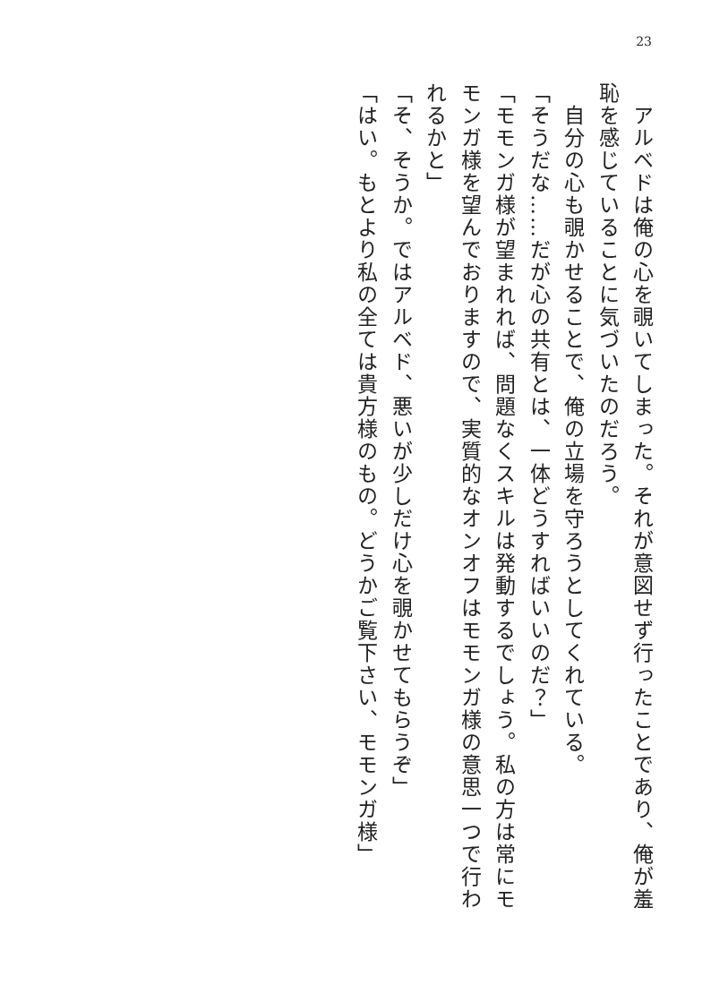23
　アルベドは俺の心を覗いてしまった。それが意図せず行ったことであり、俺が羞恥を感じていることに気づいたのだろう。
　自分の心も覗かせることで、俺の立場を守ろうとしてくれている。
「そうだな……だが心の共有とは、一体どうすればいいのだ？」
「モモンガ様が望まれれば、問題なくスキルは発動するでしょう。私の方は常にモモンガ様を望んでおりますので、実質的なオンオフはモモンガ様の意思一つで行われるかと」
「そ、そうか。ではアルベド、悪いが少しだけ心を覗かせてもらうぞ」
「はい。もとより私の全ては貴方様のもの。どうかご覧下さい、モモンガ様」